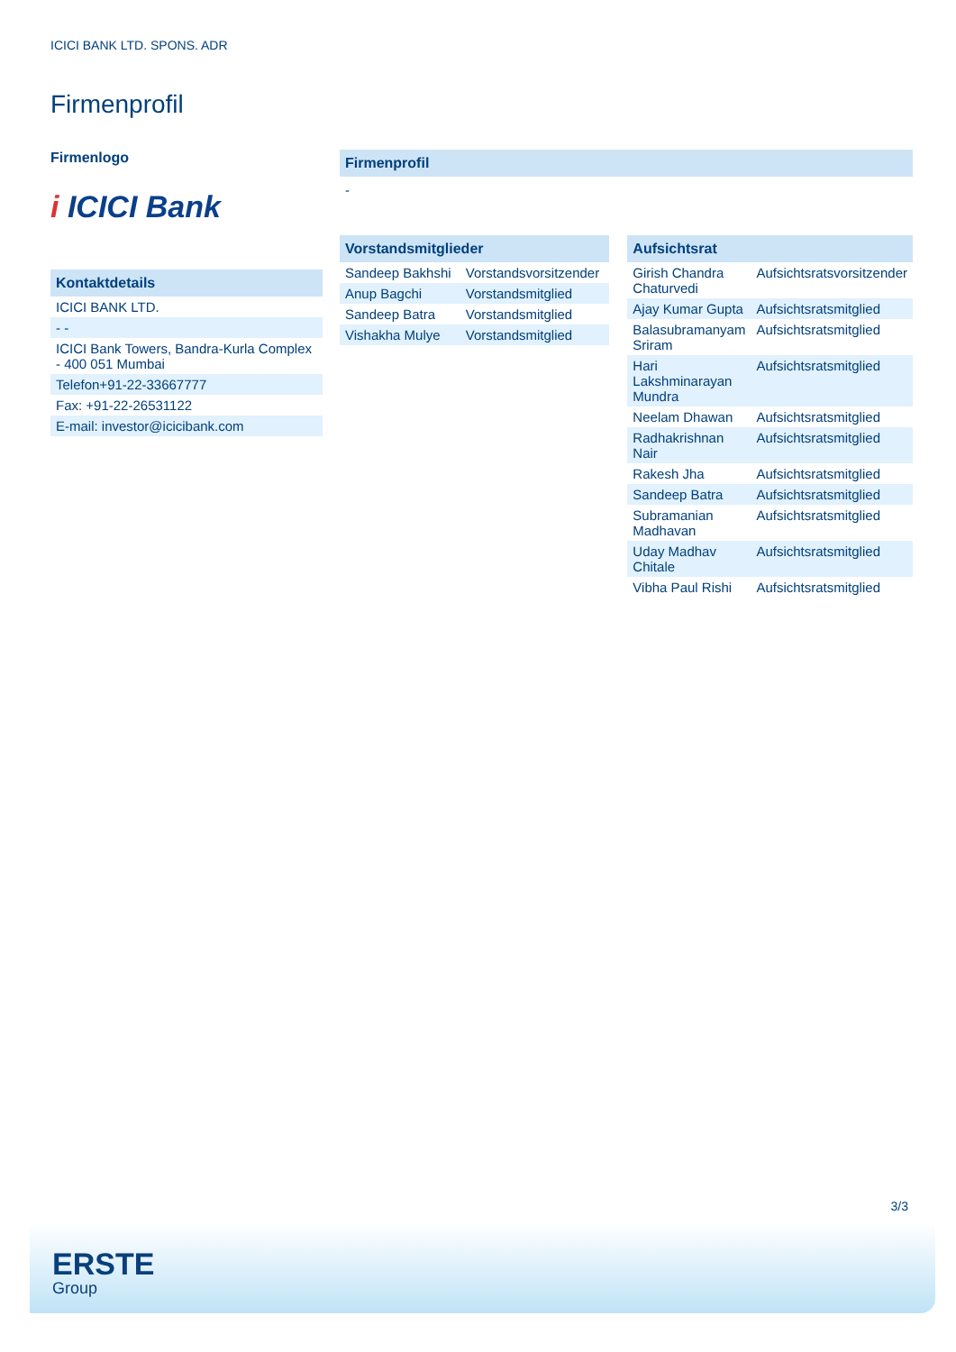ICICI BANK LTD. SPONS. ADR
Firmenprofil
Firmenlogo
i ICICI Bank
Kontaktdetails
| ICICI BANK LTD. |
| - - |
| ICICI Bank Towers, Bandra-Kurla Complex - 400 051 Mumbai |
| Telefon+91-22-33667777 |
| Fax: +91-22-26531122 |
| E-mail: investor@icicibank.com |
Firmenprofil
-
Vorstandsmitglieder
| Sandeep Bakhshi | Vorstandsvorsitzender |
| Anup Bagchi | Vorstandsmitglied |
| Sandeep Batra | Vorstandsmitglied |
| Vishakha Mulye | Vorstandsmitglied |
Aufsichtsrat
| Girish Chandra Chaturvedi | Aufsichtsratsvorsitzender |
| Ajay Kumar Gupta | Aufsichtsratsmitglied |
| Balasubramanyam Sriram | Aufsichtsratsmitglied |
| Hari Lakshminarayan Mundra | Aufsichtsratsmitglied |
| Neelam Dhawan | Aufsichtsratsmitglied |
| Radhakrishnan Nair | Aufsichtsratsmitglied |
| Rakesh Jha | Aufsichtsratsmitglied |
| Sandeep Batra | Aufsichtsratsmitglied |
| Subramanian Madhavan | Aufsichtsratsmitglied |
| Uday Madhav Chitale | Aufsichtsratsmitglied |
| Vibha Paul Rishi | Aufsichtsratsmitglied |
3/3
ERSTE
Group